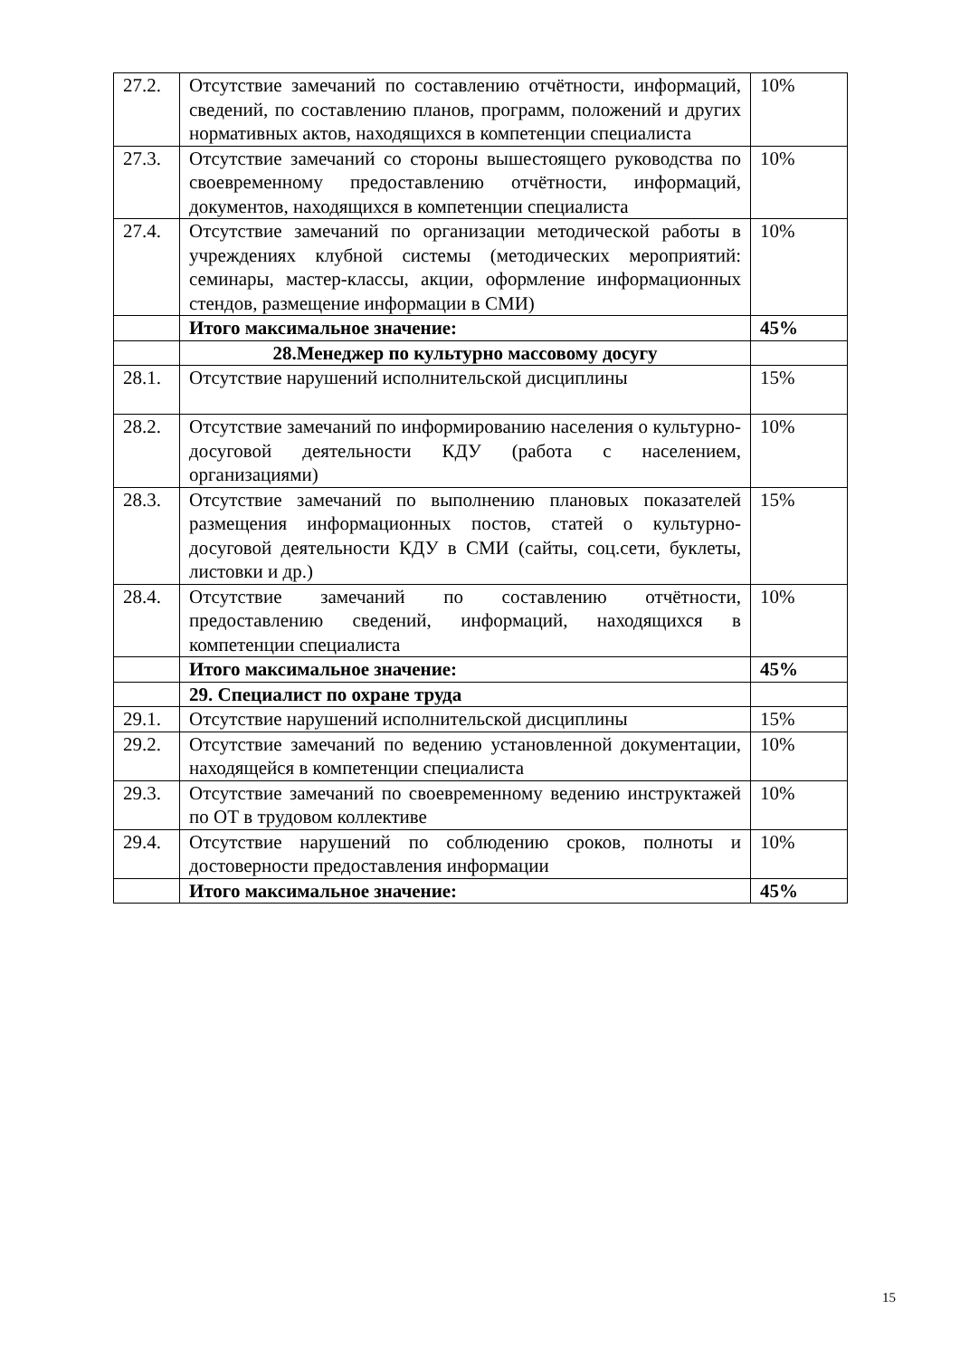| 27.2. | Отсутствие замечаний по составлению отчётности, информаций, сведений, по составлению планов, программ, положений и других нормативных актов, находящихся в компетенции специалиста | 10% |
| 27.3. | Отсутствие замечаний со стороны вышестоящего руководства по своевременному предоставлению отчётности, информаций, документов, находящихся в компетенции специалиста | 10% |
| 27.4. | Отсутствие замечаний по организации методической работы в учреждениях клубной системы (методических мероприятий: семинары, мастер-классы, акции, оформление информационных стендов, размещение информации в СМИ) | 10% |
| | Итого максимальное значение: | 45% |
| | 28.Менеджер по культурно массовому досугу | |
| 28.1. | Отсутствие нарушений исполнительской дисциплины | 15% |
| 28.2. | Отсутствие замечаний по информированию населения о культурно-досуговой деятельности КДУ (работа с населением, организациями) | 10% |
| 28.3. | Отсутствие замечаний по выполнению плановых показателей размещения информационных постов, статей о культурно-досуговой деятельности КДУ в СМИ (сайты, соц.сети, буклеты, листовки и др.) | 15% |
| 28.4. | Отсутствие замечаний по составлению отчётности, предоставлению сведений, информаций, находящихся в компетенции специалиста | 10% |
| | Итого максимальное значение: | 45% |
| | 29. Специалист по охране труда | |
| 29.1. | Отсутствие нарушений исполнительской дисциплины | 15% |
| 29.2. | Отсутствие замечаний по ведению установленной документации, находящейся в компетенции специалиста | 10% |
| 29.3. | Отсутствие замечаний по своевременному ведению инструктажей по ОТ в трудовом коллективе | 10% |
| 29.4. | Отсутствие нарушений по соблюдению сроков, полноты и достоверности предоставления информации | 10% |
| | Итого максимальное значение: | 45% |
15